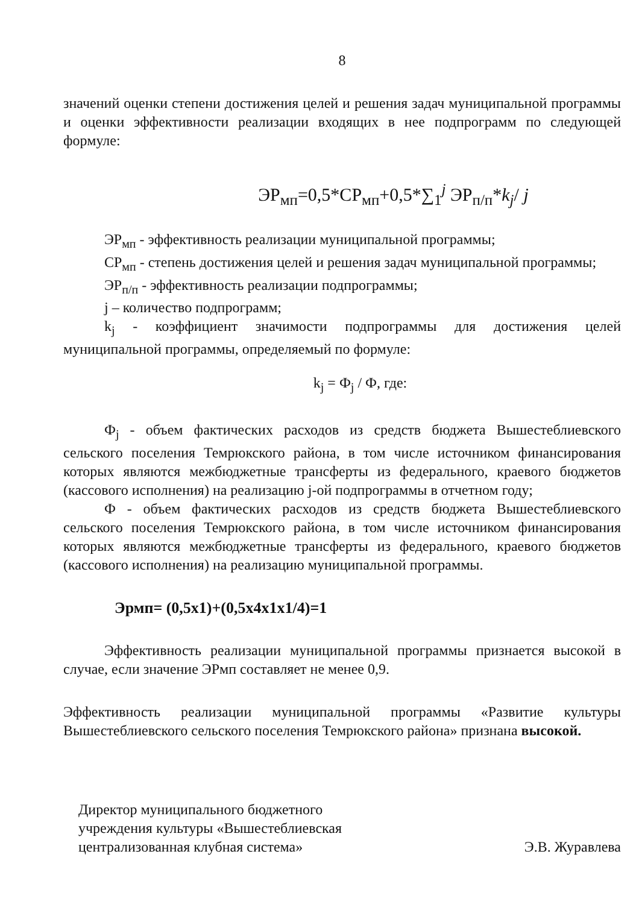8
значений оценки степени достижения целей и решения задач муниципальной программы и оценки эффективности реализации входящих в нее подпрограмм по следующей формуле:
ЭР<sub>мп</sub>=0,5*СР<sub>мп</sub>+0,5*∑<sub>1</sub><sup>j</sup> ЭР<sub>п/п</sub>*k<sub>j</sub>/ j
ЭР<sub>мп</sub> - эффективность реализации муниципальной программы;
СР<sub>мп</sub> - степень достижения целей и решения задач муниципальной программы;
ЭР<sub>п/п</sub> - эффективность реализации подпрограммы;
j – количество подпрограмм;
k<sub>j</sub> - коэффициент значимости подпрограммы для достижения целей муниципальной программы, определяемый по формуле:
k<sub>j</sub> = Ф<sub>j</sub> / Ф, где:
Ф<sub>j</sub> - объем фактических расходов из средств бюджета Вышестеблиевского сельского поселения Темрюкского района, в том числе источником финансирования которых являются межбюджетные трансферты из федерального, краевого бюджетов (кассового исполнения) на реализацию j-ой подпрограммы в отчетном году;
Ф - объем фактических расходов из средств бюджета Вышестеблиевского сельского поселения Темрюкского района, в том числе источником финансирования которых являются межбюджетные трансферты из федерального, краевого бюджетов (кассового исполнения) на реализацию муниципальной программы.
Эрмп= (0,5х1)+(0,5х4х1х1/4)=1
Эффективность реализации муниципальной программы признается высокой в случае, если значение ЭРмп составляет не менее 0,9.
Эффективность реализации муниципальной программы «Развитие культуры Вышестеблиевского сельского поселения Темрюкского района» признана высокой.
Директор муниципального бюджетного
учреждения культуры «Вышестеблиевская
централизованная клубная система»
Э.В. Журавлева